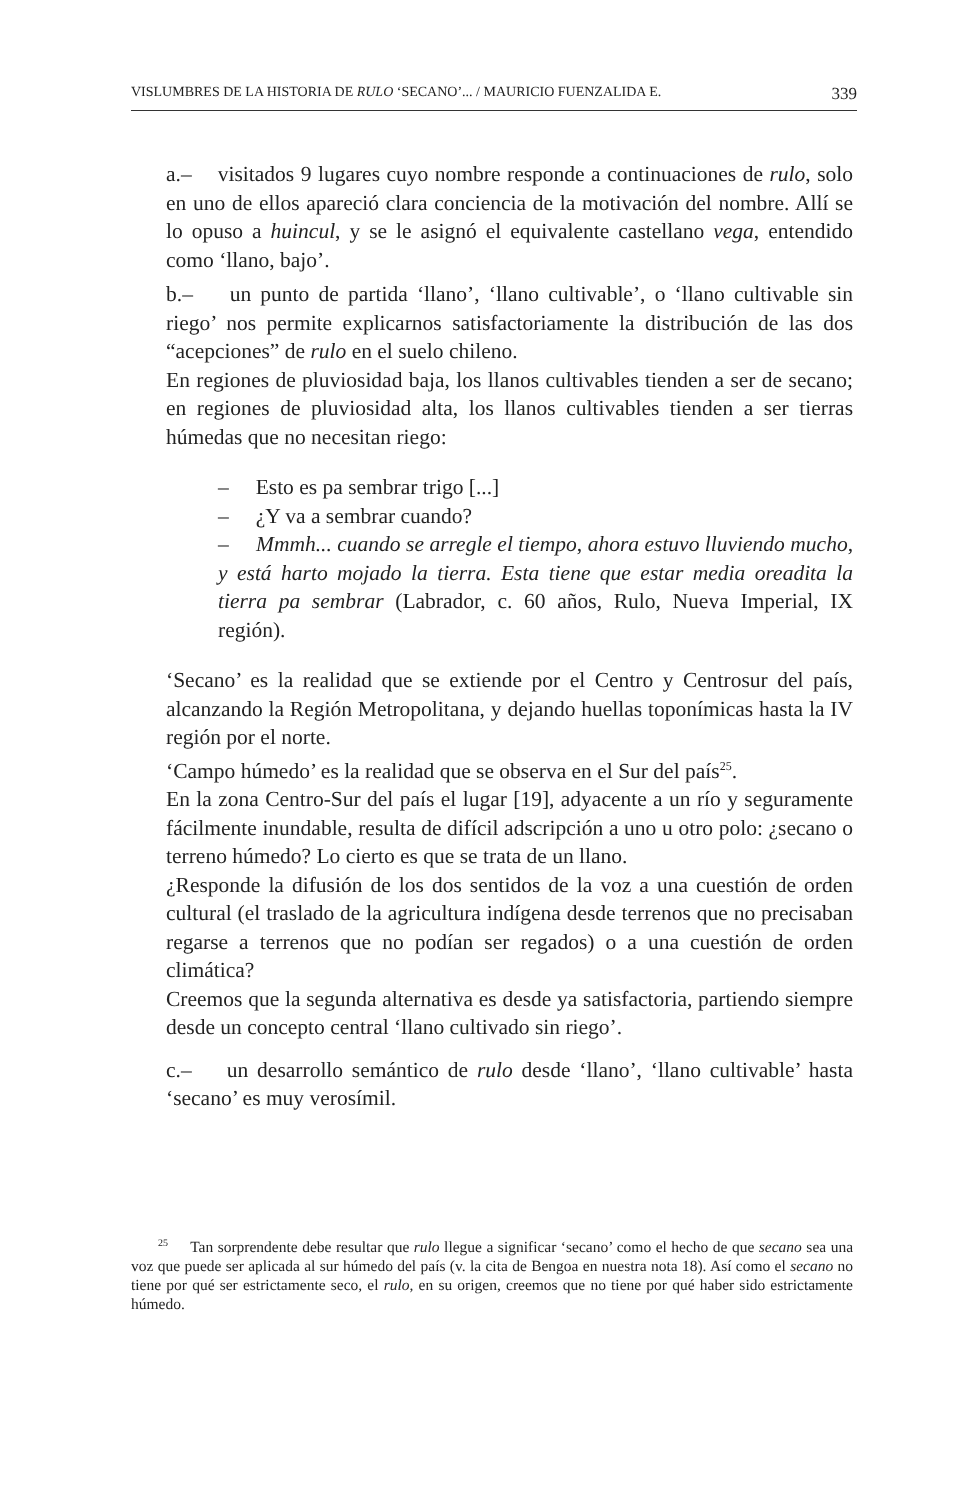VISLUMBRES DE LA HISTORIA DE RULO ‘SECANO’... / MAURICIO FUENZALIDA E. 339
a.– visitados 9 lugares cuyo nombre responde a continuaciones de rulo, solo en uno de ellos apareció clara conciencia de la motivación del nombre. Allí se lo opuso a huincul, y se le asignó el equivalente castellano vega, entendido como ‘llano, bajo’.
b.– un punto de partida ‘llano’, ‘llano cultivable’, o ‘llano cultivable sin riego’ nos permite explicarnos satisfactoriamente la distribución de las dos “acepciones” de rulo en el suelo chileno.
En regiones de pluviosidad baja, los llanos cultivables tienden a ser de secano; en regiones de pluviosidad alta, los llanos cultivables tienden a ser tierras húmedas que no necesitan riego:
– Esto es pa sembrar trigo [...]
– ¿Y va a sembrar cuando?
– Mmmh... cuando se arregle el tiempo, ahora estuvo lluviendo mucho, y está harto mojado la tierra. Esta tiene que estar media oreadita la tierra pa sembrar (Labrador, c. 60 años, Rulo, Nueva Imperial, IX región).
‘Secano’ es la realidad que se extiende por el Centro y Centrosur del país, alcanzando la Región Metropolitana, y dejando huellas toponímicas hasta la IV región por el norte.
‘Campo húmedo’ es la realidad que se observa en el Sur del país<sup>25</sup>.
En la zona Centro-Sur del país el lugar [19], adyacente a un río y seguramente fácilmente inundable, resulta de difícil adscripción a uno u otro polo: ¿secano o terreno húmedo? Lo cierto es que se trata de un llano.
¿Responde la difusión de los dos sentidos de la voz a una cuestión de orden cultural (el traslado de la agricultura indígena desde terrenos que no precisaban regarse a terrenos que no podían ser regados) o a una cuestión de orden climática?
Creemos que la segunda alternativa es desde ya satisfactoria, partiendo siempre desde un concepto central ‘llano cultivado sin riego’.
c.– un desarrollo semántico de rulo desde ‘llano’, ‘llano cultivable’ hasta ‘secano’ es muy verosímil.
<sup>25</sup> Tan sorprendente debe resultar que rulo llegue a significar ‘secano’ como el hecho de que secano sea una voz que puede ser aplicada al sur húmedo del país (v. la cita de Bengoa en nuestra nota 18). Así como el secano no tiene por qué ser estrictamente seco, el rulo, en su origen, creemos que no tiene por qué haber sido estrictamente húmedo.